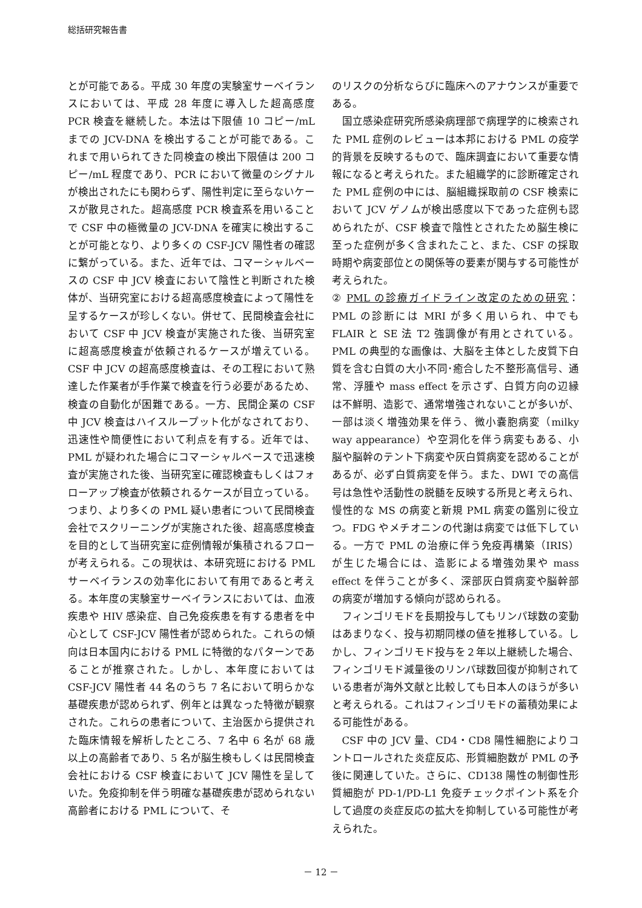総括研究報告書
とが可能である。平成 30 年度の実験室サーベイランスにおいては、平成 28 年度に導入した超高感度 PCR 検査を継続した。本法は下限値 10 コピー/mL までの JCV-DNA を検出することが可能である。これまで用いられてきた同検査の検出下限値は 200 コピー/mL 程度であり、PCR において微量のシグナルが検出されたにも関わらず、陽性判定に至らないケースが散見された。超高感度 PCR 検査系を用いることで CSF 中の極微量の JCV-DNA を確実に検出することが可能となり、より多くの CSF-JCV 陽性者の確認に繋がっている。また、近年では、コマーシャルベースの CSF 中 JCV 検査において陰性と判断された検体が、当研究室における超高感度検査によって陽性を呈するケースが珍しくない。併せて、民間検査会社において CSF 中 JCV 検査が実施された後、当研究室に超高感度検査が依頼されるケースが増えている。CSF 中 JCV の超高感度検査は、その工程において熟達した作業者が手作業で検査を行う必要があるため、検査の自動化が困難である。一方、民間企業の CSF 中 JCV 検査はハイスループット化がなされており、迅速性や簡便性において利点を有する。近年では、PML が疑われた場合にコマーシャルベースで迅速検査が実施された後、当研究室に確認検査もしくはフォローアップ検査が依頼されるケースが目立っている。つまり、より多くの PML 疑い患者について民間検査会社でスクリーニングが実施された後、超高感度検査を目的として当研究室に症例情報が集積されるフローが考えられる。この現状は、本研究班における PML サーベイランスの効率化において有用であると考える。本年度の実験室サーベイランスにおいては、血液疾患や HIV 感染症、自己免疫疾患を有する患者を中心として CSF-JCV 陽性者が認められた。これらの傾向は日本国内における PML に特徴的なパターンであることが推察された。しかし、本年度においては CSF-JCV 陽性者 44 名のうち 7 名において明らかな基礎疾患が認められず、例年とは異なった特徴が観察された。これらの患者について、主治医から提供された臨床情報を解析したところ、7 名中 6 名が 68 歳以上の高齢者であり、5 名が脳生検もしくは民間検査会社における CSF 検査において JCV 陽性を呈していた。免疫抑制を伴う明確な基礎疾患が認められない高齢者における PML について、そ
のリスクの分析ならびに臨床へのアナウンスが重要である。
国立感染症研究所感染病理部で病理学的に検索された PML 症例のレビューは本邦における PML の疫学的背景を反映するもので、臨床調査において重要な情報になると考えられた。また組織学的に診断確定された PML 症例の中には、脳組織採取前の CSF 検索において JCV ゲノムが検出感度以下であった症例も認められたが、CSF 検査で陰性とされたため脳生検に至った症例が多く含まれたこと、また、CSF の採取時期や病変部位との関係等の要素が関与する可能性が考えられた。
② PML の診療ガイドライン改定のための研究：PML の診断には MRI が多く用いられ、中でも FLAIR と SE 法 T2 強調像が有用とされている。PML の典型的な画像は、大脳を主体とした皮質下白質を含む白質の大小不同･癒合した不整形高信号、通常、浮腫や mass effect を示さず、白質方向の辺縁は不鮮明、造影で、通常増強されないことが多いが、一部は淡く増強効果を伴う、微小嚢胞病変（milky way appearance）や空洞化を伴う病変もある、小脳や脳幹のテント下病変や灰白質病変を認めることがあるが、必ず白質病変を伴う。また、DWI での高信号は急性や活動性の脱髄を反映する所見と考えられ、慢性的な MS の病変と新規 PML 病変の鑑別に役立つ。FDG やメチオニンの代謝は病変では低下している。一方で PML の治療に伴う免疫再構築（IRIS）が生じた場合には、造影による増強効果や mass effect を伴うことが多く、深部灰白質病変や脳幹部の病変が増加する傾向が認められる。
フィンゴリモドを長期投与してもリンパ球数の変動はあまりなく、投与初期同様の値を推移している。しかし、フィンゴリモド投与を２年以上継続した場合、フィンゴリモド減量後のリンパ球数回復が抑制されている患者が海外文献と比較しても日本人のほうが多いと考えられる。これはフィンゴリモドの蓄積効果による可能性がある。
CSF 中の JCV 量、CD4・CD8 陽性細胞によりコントロールされた炎症反応、形質細胞数が PML の予後に関連していた。さらに、CD138 陽性の制御性形質細胞が PD-1/PD-L1 免疫チェックポイント系を介して過度の炎症反応の拡大を抑制している可能性が考えられた。
－ 12 －